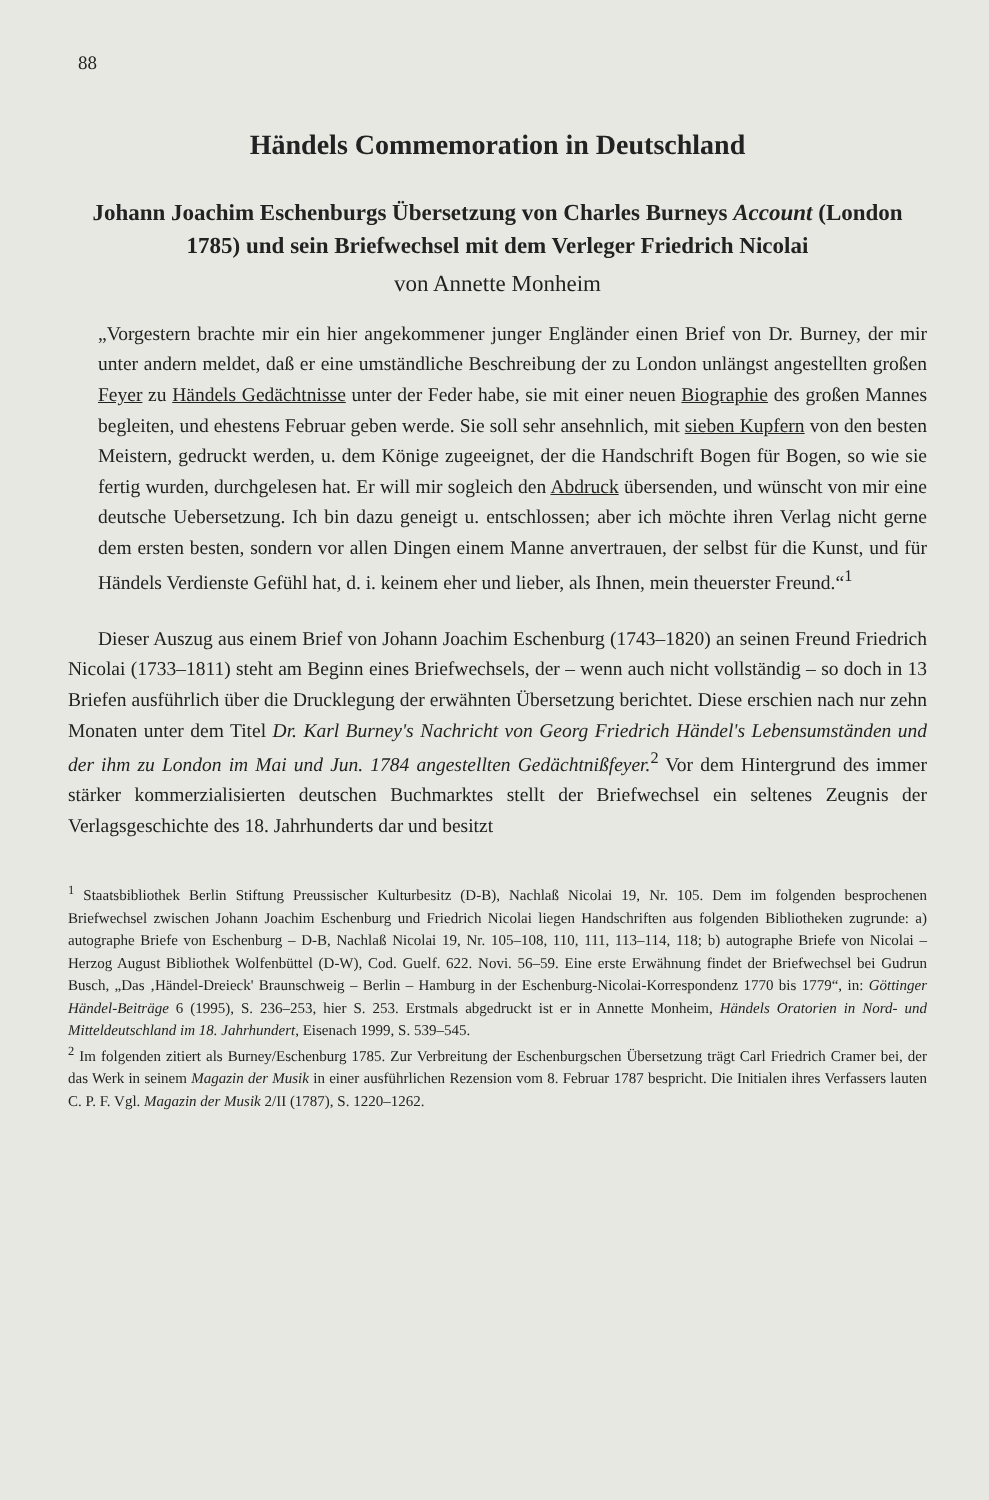88
Händels Commemoration in Deutschland
Johann Joachim Eschenburgs Übersetzung von Charles Burneys Account (London 1785) und sein Briefwechsel mit dem Verleger Friedrich Nicolai
von Annette Monheim
„Vorgestern brachte mir ein hier angekommener junger Engländer einen Brief von Dr. Burney, der mir unter andern meldet, daß er eine umständliche Beschreibung der zu London unlängst angestellten großen Feyer zu Händels Gedächtnisse unter der Feder habe, sie mit einer neuen Biographie des großen Mannes begleiten, und ehestens Februar geben werde. Sie soll sehr ansehnlich, mit sieben Kupfern von den besten Meistern, gedruckt werden, u. dem Könige zugeeignet, der die Handschrift Bogen für Bogen, so wie sie fertig wurden, durchgelesen hat. Er will mir sogleich den Abdruck übersenden, und wünscht von mir eine deutsche Uebersetzung. Ich bin dazu geneigt u. entschlossen; aber ich möchte ihren Verlag nicht gerne dem ersten besten, sondern vor allen Dingen einem Manne anvertrauen, der selbst für die Kunst, und für Händels Verdienste Gefühl hat, d. i. keinem eher und lieber, als Ihnen, mein theuerster Freund.“<sup>1</sup>
Dieser Auszug aus einem Brief von Johann Joachim Eschenburg (1743–1820) an seinen Freund Friedrich Nicolai (1733–1811) steht am Beginn eines Briefwechsels, der – wenn auch nicht vollständig – so doch in 13 Briefen ausführlich über die Drucklegung der erwähnten Übersetzung berichtet. Diese erschien nach nur zehn Monaten unter dem Titel Dr. Karl Burney's Nachricht von Georg Friedrich Händel's Lebensumständen und der ihm zu London im Mai und Jun. 1784 angestellten Gedächtnißfeyer.<sup>2</sup> Vor dem Hintergrund des immer stärker kommerzialisierten deutschen Buchmarktes stellt der Briefwechsel ein seltenes Zeugnis der Verlagsgeschichte des 18. Jahrhunderts dar und besitzt
<sup>1</sup> Staatsbibliothek Berlin Stiftung Preussischer Kulturbesitz (D-B), Nachlaß Nicolai 19, Nr. 105. Dem im folgenden besprochenen Briefwechsel zwischen Johann Joachim Eschenburg und Friedrich Nicolai liegen Handschriften aus folgenden Bibliotheken zugrunde: a) autographe Briefe von Eschenburg – D-B, Nachlaß Nicolai 19, Nr. 105–108, 110, 111, 113–114, 118; b) autographe Briefe von Nicolai – Herzog August Bibliothek Wolfenbüttel (D-W), Cod. Guelf. 622. Novi. 56–59. Eine erste Erwähnung findet der Briefwechsel bei Gudrun Busch, „Das ‚Händel-Dreieck' Braunschweig – Berlin – Hamburg in der Eschenburg-Nicolai-Korrespondenz 1770 bis 1779“, in: Göttinger Händel-Beiträge 6 (1995), S. 236–253, hier S. 253. Erstmals abgedruckt ist er in Annette Monheim, Händels Oratorien in Nord- und Mitteldeutschland im 18. Jahrhundert, Eisenach 1999, S. 539–545.
<sup>2</sup> Im folgenden zitiert als Burney/Eschenburg 1785. Zur Verbreitung der Eschenburgschen Übersetzung trägt Carl Friedrich Cramer bei, der das Werk in seinem Magazin der Musik in einer ausführlichen Rezension vom 8. Februar 1787 bespricht. Die Initialen ihres Verfassers lauten C. P. F. Vgl. Magazin der Musik 2/II (1787), S. 1220–1262.